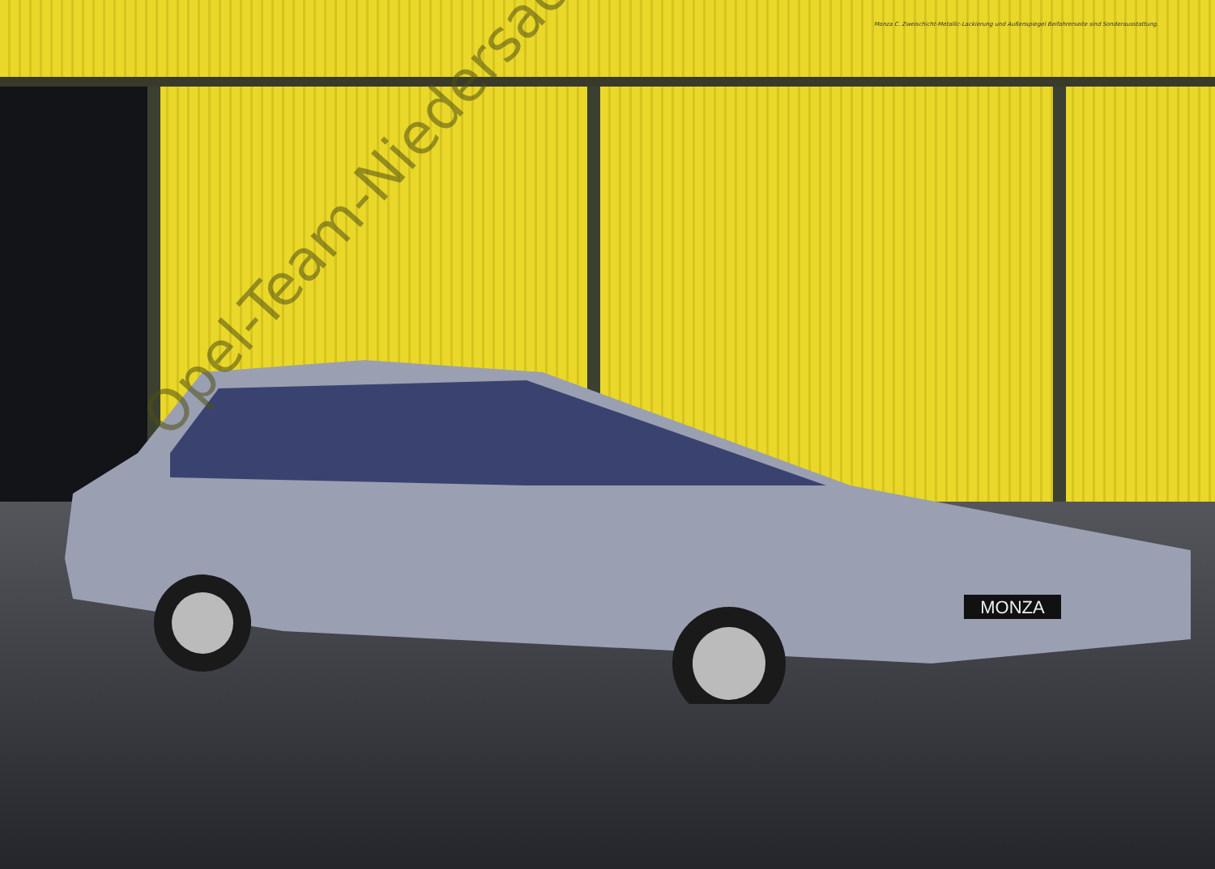MONZA
Monza C. Zweischicht-Metallic-Lackierung und Außenspiegel Beifahrerseite sind Sonderausstattung.
Opel-Team-Niedersachsen